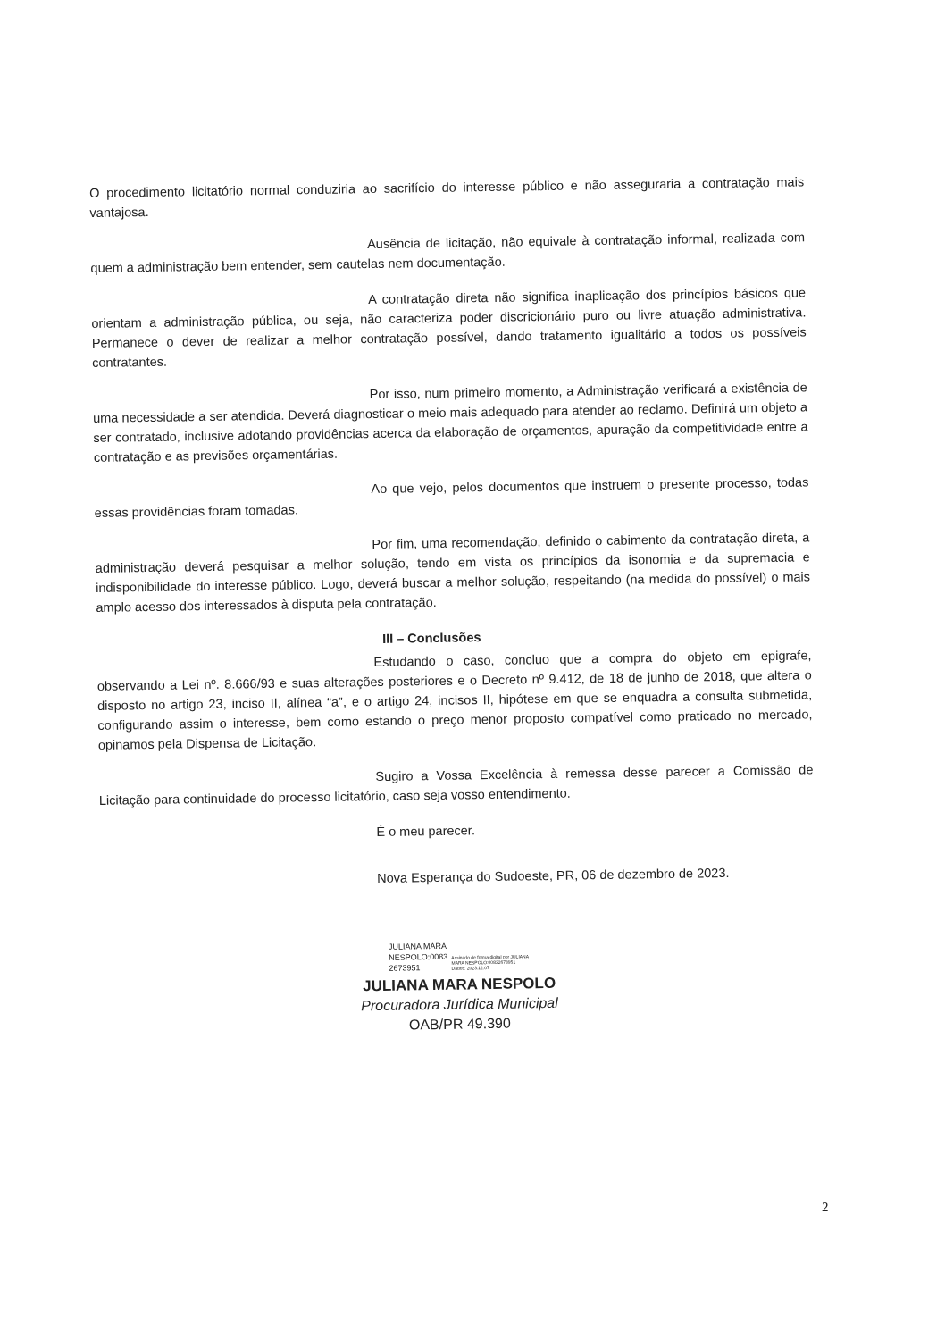O procedimento licitatório normal conduziria ao sacrifício do interesse público e não asseguraria a contratação mais vantajosa.
Ausência de licitação, não equivale à contratação informal, realizada com quem a administração bem entender, sem cautelas nem documentação.
A contratação direta não significa inaplicação dos princípios básicos que orientam a administração pública, ou seja, não caracteriza poder discricionário puro ou livre atuação administrativa. Permanece o dever de realizar a melhor contratação possível, dando tratamento igualitário a todos os possíveis contratantes.
Por isso, num primeiro momento, a Administração verificará a existência de uma necessidade a ser atendida. Deverá diagnosticar o meio mais adequado para atender ao reclamo. Definirá um objeto a ser contratado, inclusive adotando providências acerca da elaboração de orçamentos, apuração da competitividade entre a contratação e as previsões orçamentárias.
Ao que vejo, pelos documentos que instruem o presente processo, todas essas providências foram tomadas.
Por fim, uma recomendação, definido o cabimento da contratação direta, a administração deverá pesquisar a melhor solução, tendo em vista os princípios da isonomia e da supremacia e indisponibilidade do interesse público. Logo, deverá buscar a melhor solução, respeitando (na medida do possível) o mais amplo acesso dos interessados à disputa pela contratação.
III – Conclusões
Estudando o caso, concluo que a compra do objeto em epigrafe, observando a Lei nº. 8.666/93 e suas alterações posteriores e o Decreto nº 9.412, de 18 de junho de 2018, que altera o disposto no artigo 23, inciso II, alínea “a”, e o artigo 24, incisos II, hipótese em que se enquadra a consulta submetida, configurando assim o interesse, bem como estando o preço menor proposto compatível como praticado no mercado, opinamos pela Dispensa de Licitação.
Sugiro a Vossa Excelência à remessa desse parecer a Comissão de Licitação para continuidade do processo licitatório, caso seja vosso entendimento.
É o meu parecer.
Nova Esperança do Sudoeste, PR, 06 de dezembro de 2023.
JULIANA MARA
NESPOLO:0083
2673951 Assinado de forma digital por JULIANA
MARA NESPOLO:00832673951
Dados: 2023.12.07
JULIANA MARA NESPOLO
Procuradora Jurídica Municipal
OAB/PR 49.390
2